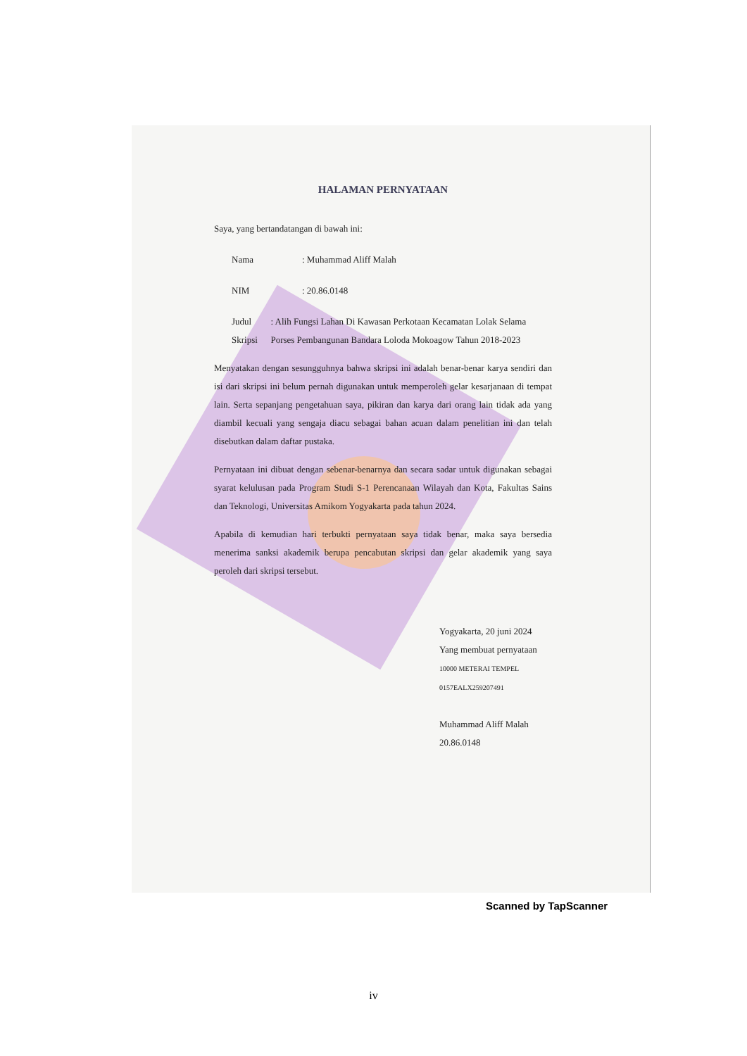HALAMAN PERNYATAAN
Saya, yang bertandatangan di bawah ini:
Nama: Muhammad Aliff Malah
NIM: 20.86.0148
Judul Skripsi: Alih Fungsi Lahan Di Kawasan Perkotaan Kecamatan Lolak Selama Porses Pembangunan Bandara Loloda Mokoagow Tahun 2018-2023
Menyatakan dengan sesungguhnya bahwa skripsi ini adalah benar-benar karya sendiri dan isi dari skripsi ini belum pernah digunakan untuk memperoleh gelar kesarjanaan di tempat lain. Serta sepanjang pengetahuan saya, pikiran dan karya dari orang lain tidak ada yang diambil kecuali yang sengaja diacu sebagai bahan acuan dalam penelitian ini dan telah disebutkan dalam daftar pustaka.
Pernyataan ini dibuat dengan sebenar-benarnya dan secara sadar untuk digunakan sebagai syarat kelulusan pada Program Studi S-1 Perencanaan Wilayah dan Kota, Fakultas Sains dan Teknologi, Universitas Amikom Yogyakarta pada tahun 2024.
Apabila di kemudian hari terbukti pernyataan saya tidak benar, maka saya bersedia menerima sanksi akademik berupa pencabutan skripsi dan gelar akademik yang saya peroleh dari skripsi tersebut.
Yogyakarta, 20 juni 2024
Yang membuat pernyataan
10000 METERAI TEMPEL 0157EALX259207491
Muhammad Aliff Malah
20.86.0148
Scanned by TapScanner
iv